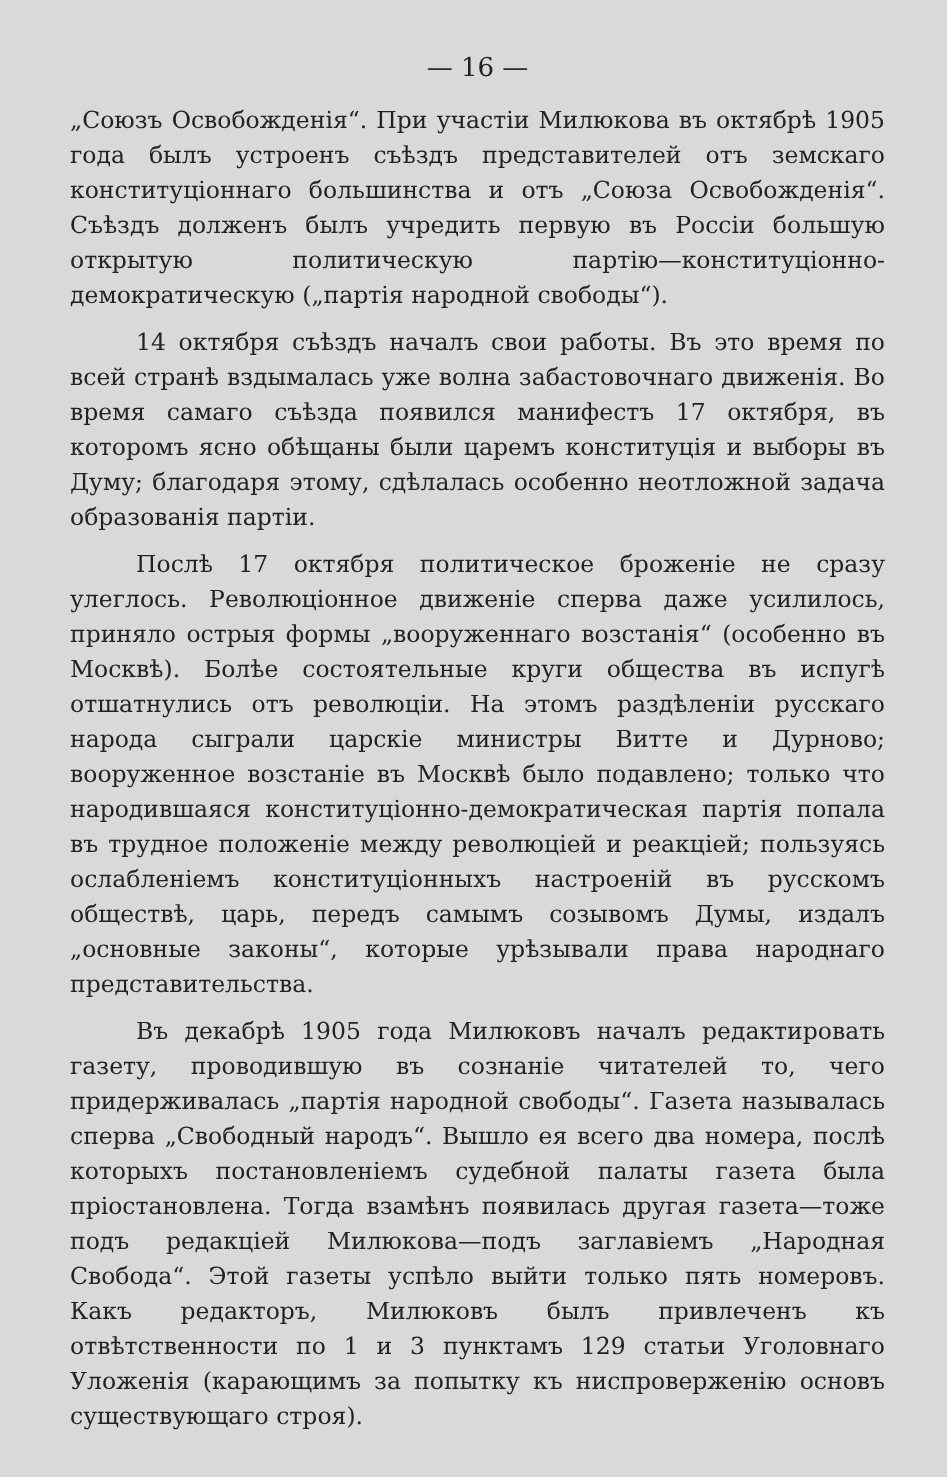— 16 —
„Союзъ Освобожденія“. При участіи Милюкова въ октябрѣ 1905 года былъ устроенъ съѣздъ представителей отъ земскаго конституціоннаго большинства и отъ „Союза Освобожденія“. Съѣздъ долженъ былъ учредить первую въ Россіи большую открытую политическую партію—конституціонно-демократическую („партія народной свободы“).
14 октября съѣздъ началъ свои работы. Въ это время по всей странѣ вздымалась уже волна забастовочнаго движенія. Во время самаго съѣзда появился манифестъ 17 октября, въ которомъ ясно обѣщаны были царемъ конституція и выборы въ Думу; благодаря этому, сдѣлалась особенно неотложной задача образованія партіи.
Послѣ 17 октября политическое броженіе не сразу улеглось. Революціонное движеніе сперва даже усилилось, приняло острыя формы „вооруженнаго возстанія“ (особенно въ Москвѣ). Болѣе состоятельные круги общества въ испугѣ отшатнулись отъ революціи. На этомъ раздѣленіи русскаго народа сыграли царскіе министры Витте и Дурново; вооруженное возстаніе въ Москвѣ было подавлено; только что народившаяся конституціонно-демократическая партія попала въ трудное положеніе между революціей и реакціей; пользуясь ослабленіемъ конституціонныхъ настроеній въ русскомъ обществѣ, царь, передъ самымъ созывомъ Думы, издалъ „основные законы“, которые урѣзывали права народнаго представительства.
Въ декабрѣ 1905 года Милюковъ началъ редактировать газету, проводившую въ сознаніе читателей то, чего придерживалась „партія народной свободы“. Газета называлась сперва „Свободный народъ“. Вышло ея всего два номера, послѣ которыхъ постановленіемъ судебной палаты газета была пріостановлена. Тогда взамѣнъ появилась другая газета—тоже подъ редакціей Милюкова—подъ заглавіемъ „Народная Свобода“. Этой газеты успѣло выйти только пять номеровъ. Какъ редакторъ, Милюковъ былъ привлеченъ къ отвѣтственности по 1 и 3 пунктамъ 129 статьи Уголовнаго Уложенія (карающимъ за попытку къ ниспроверженію основъ существующаго строя).